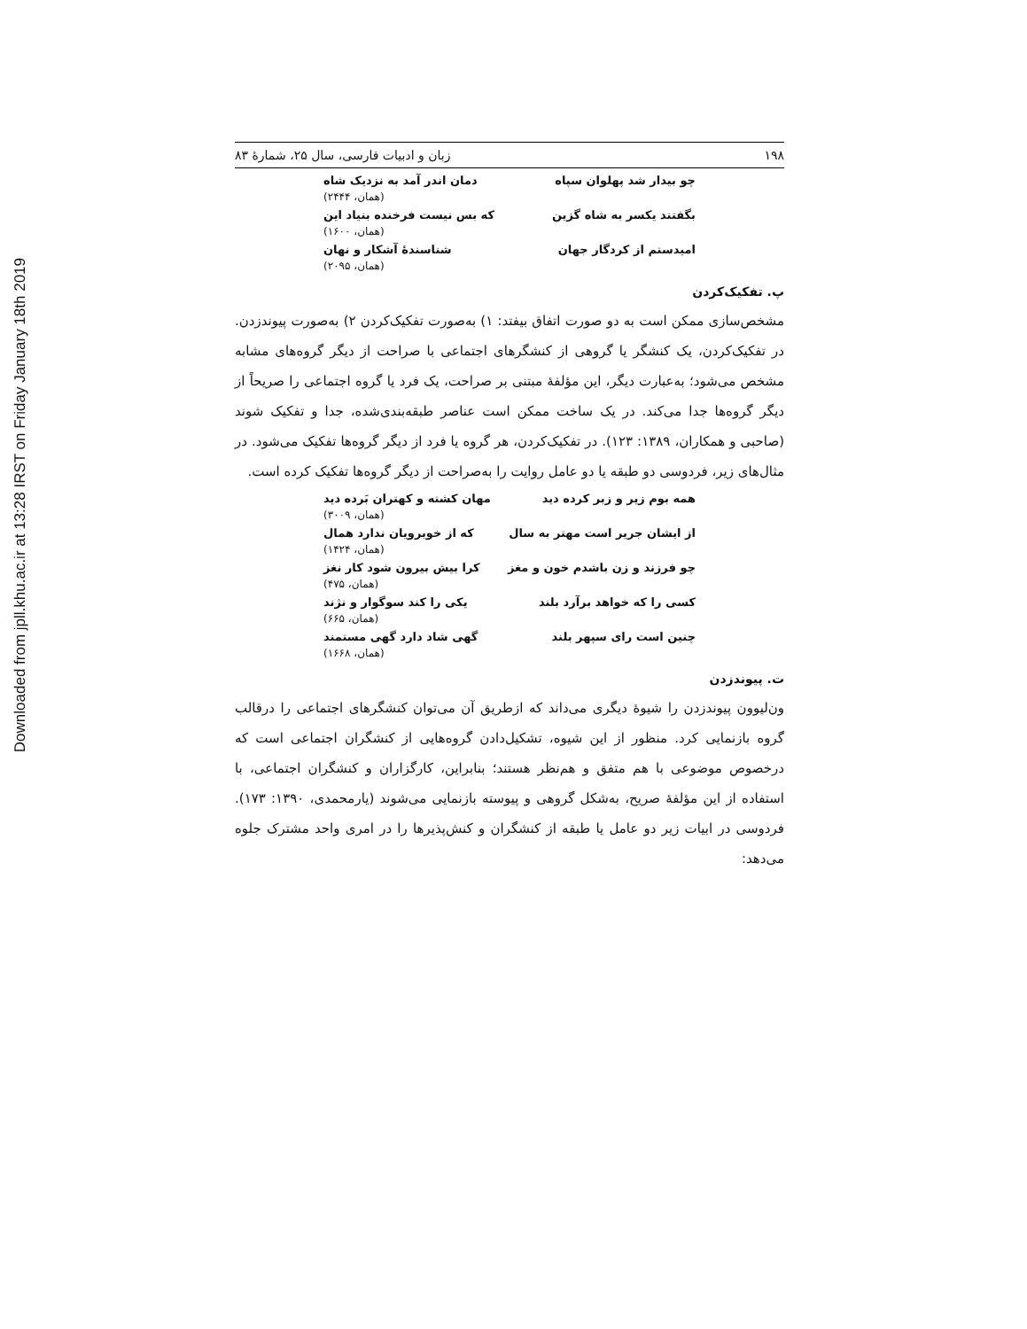Downloaded from jpll.khu.ac.ir at 13:28 IRST on Friday January 18th 2019
۱۹۸ زبان و ادبیات فارسی، سال ۲۵، شمارهٔ ۸۳
چو بیدار شد پهلوان سپاه دمان اندر آمد به نزدیک شاه
(همان، ۲۴۴۴)
بگفتند یکسر به شاه گزین که بس نیست فرخنده بنیاد این
(همان، ۱۶۰۰)
امیدستم از کردگار جهان شناسندهٔ آشکار و نهان
(همان، ۲۰۹۵)
پ. تفکیک‌کردن
مشخص‌سازی ممکن است به دو صورت اتفاق بیفتد: ۱) به‌صورت تفکیک‌کردن ۲) به‌صورت پیوندزدن. در تفکیک‌کردن، یک کنشگر یا گروهی از کنشگرهای اجتماعی با صراحت از دیگر گروه‌های مشابه مشخص می‌شود؛ به‌عبارت دیگر، این مؤلفهٔ مبتنی بر صراحت، یک فرد یا گروه اجتماعی را صریحاً از دیگر گروه‌ها جدا می‌کند. در یک ساخت ممکن است عناصر طبقه‌بندی‌شده، جدا و تفکیک شوند (صاحبی و همکاران، ۱۳۸۹: ۱۲۳). در تفکیک‌کردن، هر گروه یا فرد از دیگر گروه‌ها تفکیک می‌شود. در مثال‌های زیر، فردوسی دو طبقه یا دو عامل روایت را به‌صراحت از دیگر گروه‌ها تفکیک کرده است.
همه بوم زیر و زبر کرده دید مهان کشته و کهتران بَرده دید
(همان، ۳۰۰۹)
از ایشان جریر است مهتر به سال که از خوبرویان ندارد همال
(همان، ۱۴۲۴)
چو فرزند و زن باشدم خون و مغز کرا بیش بیرون شود کار نغز
(همان، ۴۷۵)
کسی را که خواهد برآرد بلند یکی را کند سوگوار و نژند
(همان، ۶۶۵)
چنین است رای سپهر بلند گهی شاد دارد گهی مستمند
(همان، ۱۶۶۸)
ت. پیوندزدن
ون‌لیوون پیوندزدن را شیوهٔ دیگری می‌داند که ازطریق آن می‌توان کنشگرهای اجتماعی را درقالب گروه بازنمایی کرد. منظور از این شیوه، تشکیل‌دادن گروه‌هایی از کنشگران اجتماعی است که درخصوص موضوعی با هم متفق و هم‌نظر هستند؛ بنابراین، کارگزاران و کنشگران اجتماعی، با استفاده از این مؤلفهٔ صریح، به‌شکل گروهی و پیوسته بازنمایی می‌شوند (یارمحمدی، ۱۳۹۰: ۱۷۳). فردوسی در ابیات زیر دو عامل یا طبقه از کنشگران و کنش‌پذیرها را در امری واحد مشترک جلوه می‌دهد: